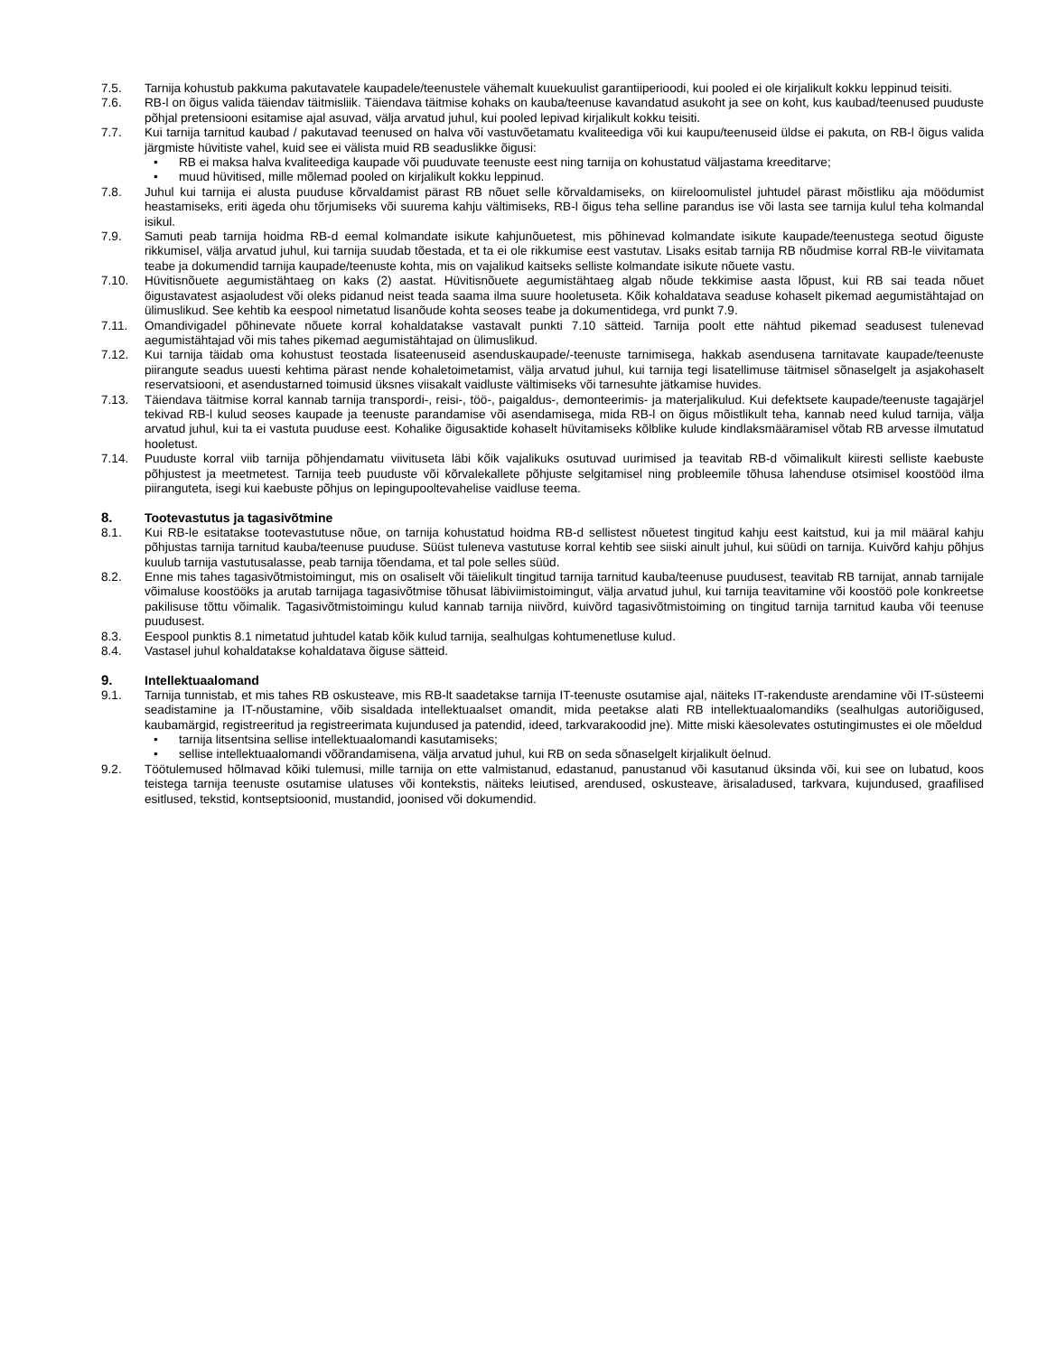7.5. Tarnija kohustub pakkuma pakutavatele kaupadele/teenustele vähemalt kuuekuulist garantiiperioodi, kui pooled ei ole kirjalikult kokku leppinud teisiti.
7.6. RB-l on õigus valida täiendav täitmisliik. Täiendava täitmise kohaks on kauba/teenuse kavandatud asukoht ja see on koht, kus kaubad/teenused puuduste põhjal pretensiooni esitamise ajal asuvad, välja arvatud juhul, kui pooled lepivad kirjalikult kokku teisiti.
7.7. Kui tarnija tarnitud kaubad / pakutavad teenused on halva või vastuvõetamatu kvaliteediga või kui kaupu/teenuseid üldse ei pakuta, on RB-l õigus valida järgmiste hüvitiste vahel, kuid see ei välista muid RB seaduslikke õigusi:
• RB ei maksa halva kvaliteediga kaupade või puuduvate teenuste eest ning tarnija on kohustatud väljastama kreeditarve;
• muud hüvitised, mille mõlemad pooled on kirjalikult kokku leppinud.
7.8. Juhul kui tarnija ei alusta puuduse kõrvaldamist pärast RB nõuet selle kõrvaldamiseks, on kiireloomulistel juhtudel pärast mõistliku aja möödumist heastamiseks, eriti ägeda ohu tõrjumiseks või suurema kahju vältimiseks, RB-l õigus teha selline parandus ise või lasta see tarnija kulul teha kolmandal isikul.
7.9. Samuti peab tarnija hoidma RB-d eemal kolmandate isikute kahjunõuetest, mis põhinevad kolmandate isikute kaupade/teenustega seotud õiguste rikkumisel, välja arvatud juhul, kui tarnija suudab tõestada, et ta ei ole rikkumise eest vastutav. Lisaks esitab tarnija RB nõudmise korral RB-le viivitamata teabe ja dokumendid tarnija kaupade/teenuste kohta, mis on vajalikud kaitseks selliste kolmandate isikute nõuete vastu.
7.10. Hüvitisnõuete aegumistähtaeg on kaks (2) aastat. Hüvitisnõuete aegumistähtaeg algab nõude tekkimise aasta lõpust, kui RB sai teada nõuet õigustavatest asjaoludest või oleks pidanud neist teada saama ilma suure hooletuseta. Kõik kohaldatava seaduse kohaselt pikemad aegumistähtajad on ülimuslikud. See kehtib ka eespool nimetatud lisanõude kohta seoses teabe ja dokumentidega, vrd punkt 7.9.
7.11. Omandivigadel põhinevate nõuete korral kohaldatakse vastavalt punkti 7.10 sätteid. Tarnija poolt ette nähtud pikemad seadusest tulenevad aegumistähtajad või mis tahes pikemad aegumistähtajad on ülimuslikud.
7.12. Kui tarnija täidab oma kohustust teostada lisateenuseid asenduskaupade/-teenuste tarnimisega, hakkab asendusena tarnitavate kaupade/teenuste piirangute seadus uuesti kehtima pärast nende kohaletoimetamist, välja arvatud juhul, kui tarnija tegi lisatellimuse täitmisel sõnaselgelt ja asjakohaselt reservatsiooni, et asendustarned toimusid üksnes viisakalt vaidluste vältimiseks või tarnesuhte jätkamise huvides.
7.13. Täiendava täitmise korral kannab tarnija transpordi-, reisi-, töö-, paigaldus-, demonteerimis- ja materjalikulud. Kui defektsete kaupade/teenuste tagajärjel tekivad RB-l kulud seoses kaupade ja teenuste parandamise või asendamisega, mida RB-l on õigus mõistlikult teha, kannab need kulud tarnija, välja arvatud juhul, kui ta ei vastuta puuduse eest. Kohalike õigusaktide kohaselt hüvitamiseks kõlblike kulude kindlaksmääramisel võtab RB arvesse ilmutatud hooletust.
7.14. Puuduste korral viib tarnija põhjendamatu viivituseta läbi kõik vajalikuks osutuvad uurimised ja teavitab RB-d võimalikult kiiresti selliste kaebuste põhjustest ja meetmetest. Tarnija teeb puuduste või kõrvalekallete põhjuste selgitamisel ning probleemile tõhusa lahenduse otsimisel koostööd ilma piiranguteta, isegi kui kaebuste põhjus on lepingupooltevahelise vaidluse teema.
8. Tootevastutus ja tagasivõtmine
8.1. Kui RB-le esitatakse tootevastutuse nõue, on tarnija kohustatud hoidma RB-d sellistest nõuetest tingitud kahju eest kaitstud, kui ja mil määral kahju põhjustas tarnija tarnitud kauba/teenuse puuduse. Süüst tuleneva vastutuse korral kehtib see siiski ainult juhul, kui süüdi on tarnija. Kuivõrd kahju põhjus kuulub tarnija vastutusalasse, peab tarnija tõendama, et tal pole selles süüd.
8.2. Enne mis tahes tagasivõtmistoimingut, mis on osaliselt või täielikult tingitud tarnija tarnitud kauba/teenuse puudusest, teavitab RB tarnijat, annab tarnijale võimaluse koostööks ja arutab tarnijaga tagasivõtmise tõhusat läbiviimistoimingut, välja arvatud juhul, kui tarnija teavitamine või koostöö pole konkreetse pakilisuse tõttu võimalik. Tagasivõtmistoimingu kulud kannab tarnija niivõrd, kuivõrd tagasivõtmistoiming on tingitud tarnija tarnitud kauba või teenuse puudusest.
8.3. Eespool punktis 8.1 nimetatud juhtudel katab kõik kulud tarnija, sealhulgas kohtumenetluse kulud.
8.4. Vastasel juhul kohaldatakse kohaldatava õiguse sätteid.
9. Intellektuaalomand
9.1. Tarnija tunnistab, et mis tahes RB oskusteave, mis RB-lt saadetakse tarnija IT-teenuste osutamise ajal, näiteks IT-rakenduste arendamine või IT-süsteemi seadistamine ja IT-nõustamine, võib sisaldada intellektuaalset omandit, mida peetakse alati RB intellektuaalomandiks (sealhulgas autoriõigused, kaubamärgid, registreeritud ja registreerimata kujundused ja patendid, ideed, tarkvarakoodid jne). Mitte miski käesolevates ostutingimustes ei ole mõeldud
• tarnija litsentsina sellise intellektuaalomandi kasutamiseks;
• sellise intellektuaalomandi võõrandamisena, välja arvatud juhul, kui RB on seda sõnaselgelt kirjalikult öelnud.
9.2. Töötulemused hõlmavad kõiki tulemusi, mille tarnija on ette valmistanud, edastanud, panustanud või kasutanud üksinda või, kui see on lubatud, koos teistega tarnija teenuste osutamise ulatuses või kontekstis, näiteks leiutised, arendused, oskusteave, ärisaladused, tarkvara, kujundused, graafilised esitlused, tekstid, kontseptsioonid, mustandid, joonised või dokumendid.